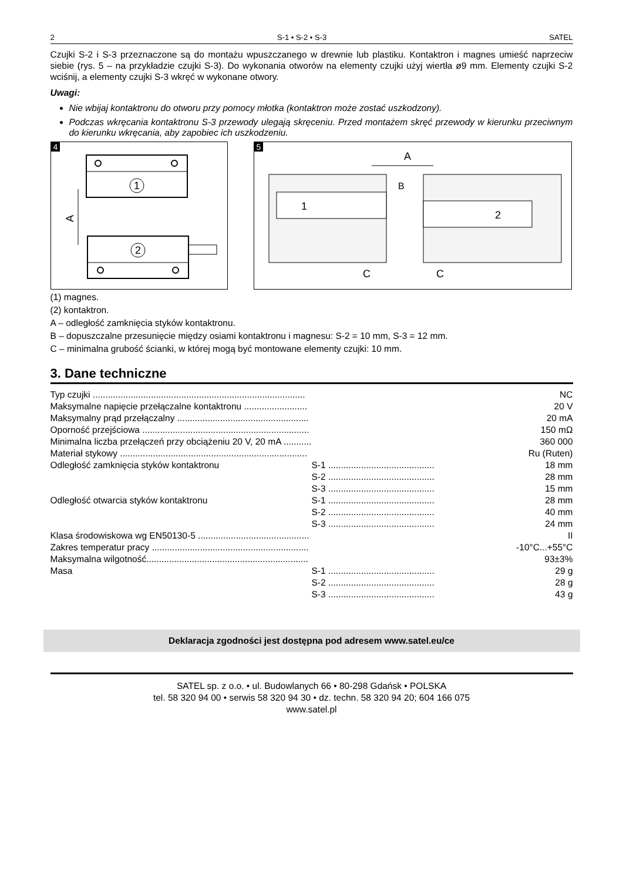2 S-1 • S-2 • S-3 SATEL
Czujki S-2 i S-3 przeznaczone są do montażu wpuszczanego w drewnie lub plastiku. Kontaktron i magnes umieść naprzeciw siebie (rys. 5 – na przykładzie czujki S-3). Do wykonania otworów na elementy czujki użyj wiertła ø9 mm. Elementy czujki S-2 wciśnij, a elementy czujki S-3 wkręć w wykonane otwory.
Uwagi:
Nie wbijaj kontaktronu do otworu przy pomocy młotka (kontaktron może zostać uszkodzony).
Podczas wkręcania kontaktronu S-3 przewody ulegają skręceniu. Przed montażem skręć przewody w kierunku przeciwnym do kierunku wkręcania, aby zapobiec ich uszkodzeniu.
4
1
2
A
5
1
2
A
B
C
C
(1) magnes.
(2) kontaktron.
A – odległość zamknięcia styków kontaktronu.
B – dopuszczalne przesunięcie między osiami kontaktronu i magnesu: S-2 = 10 mm, S-3 = 12 mm.
C – minimalna grubość ścianki, w której mogą być montowane elementy czujki: 10 mm.
3. Dane techniczne
| Typ czujki .................................................................................... | | NC |
| Maksymalne napięcie przełączalne kontaktronu ......................... | | 20 V |
| Maksymalny prąd przełączalny .................................................... | | 20 mA |
| Oporność przejściowa .................................................................. | | 150 mΩ |
| Minimalna liczba przełączeń przy obciążeniu 20 V, 20 mA ........... | | 360 000 |
| Materiał stykowy .......................................................................... | | Ru (Ruten) |
| Odległość zamknięcia styków kontaktronu | S-1 .......................................... | 18 mm |
| | S-2 .......................................... | 28 mm |
| | S-3 .......................................... | 15 mm |
| Odległość otwarcia styków kontaktronu | S-1 .......................................... | 28 mm |
| | S-2 .......................................... | 40 mm |
| | S-3 .......................................... | 24 mm |
| Klasa środowiskowa wg EN50130-5 ............................................ | | II |
| Zakres temperatur pracy .............................................................. | | -10°C...+55°C |
| Maksymalna wilgotność................................................................ | | 93±3% |
| Masa | S-1 .......................................... | 29 g |
| | S-2 .......................................... | 28 g |
| | S-3 .......................................... | 43 g |
Deklaracja zgodności jest dostępna pod adresem www.satel.eu/ce
SATEL sp. z o.o. • ul. Budowlanych 66 • 80-298 Gdańsk • POLSKA
tel. 58 320 94 00 • serwis 58 320 94 30 • dz. techn. 58 320 94 20; 604 166 075
www.satel.pl